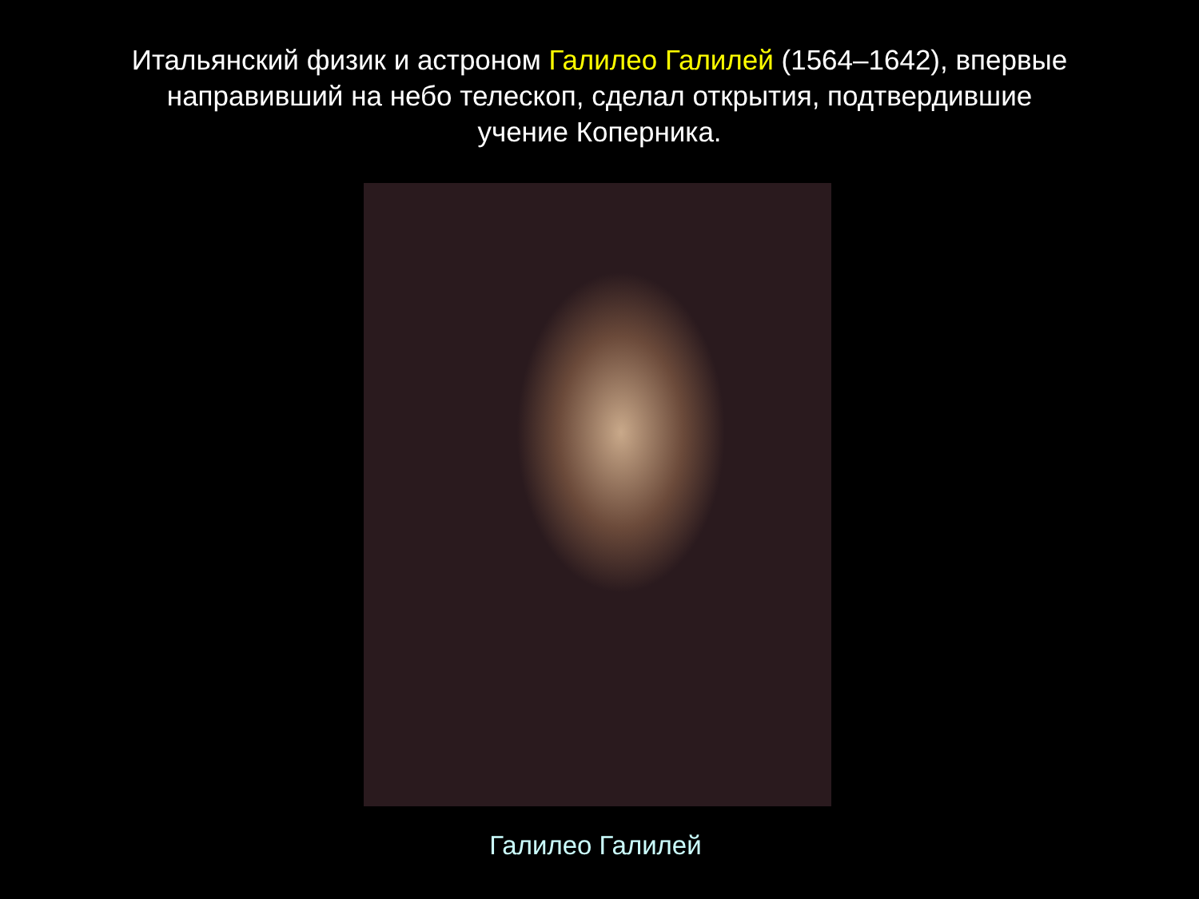Итальянский физик и астроном Галилео Галилей (1564–1642), впервые направивший на небо телескоп, сделал открытия, подтвердившие учение Коперника.
Галилео Галилей